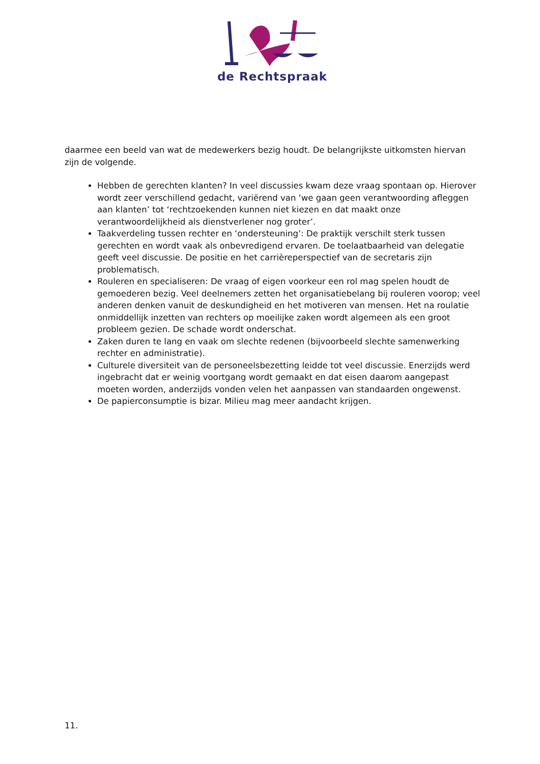de Rechtspraak
daarmee een beeld van wat de medewerkers bezig houdt. De belangrijkste uitkomsten hiervan zijn de volgende.
Hebben de gerechten klanten? In veel discussies kwam deze vraag spontaan op. Hierover wordt zeer verschillend gedacht, variërend van ‘we gaan geen verantwoording afleggen aan klanten’ tot ‘rechtzoekenden kunnen niet kiezen en dat maakt onze verantwoordelijkheid als dienstverlener nog groter’.
Taakverdeling tussen rechter en ‘ondersteuning’: De praktijk verschilt sterk tussen gerechten en wordt vaak als onbevredigend ervaren. De toelaatbaarheid van delegatie geeft veel discussie. De positie en het carrièreperspectief van de secretaris zijn problematisch.
Rouleren en specialiseren: De vraag of eigen voorkeur een rol mag spelen houdt de gemoederen bezig. Veel deelnemers zetten het organisatiebelang bij rouleren voorop; veel anderen denken vanuit de deskundigheid en het motiveren van mensen. Het na roulatie onmiddellijk inzetten van rechters op moeilijke zaken wordt algemeen als een groot probleem gezien. De schade wordt onderschat.
Zaken duren te lang en vaak om slechte redenen (bijvoorbeeld slechte samenwerking rechter en administratie).
Culturele diversiteit van de personeelsbezetting leidde tot veel discussie. Enerzijds werd ingebracht dat er weinig voortgang wordt gemaakt en dat eisen daarom aangepast moeten worden, anderzijds vonden velen het aanpassen van standaarden ongewenst.
De papierconsumptie is bizar. Milieu mag meer aandacht krijgen.
11.